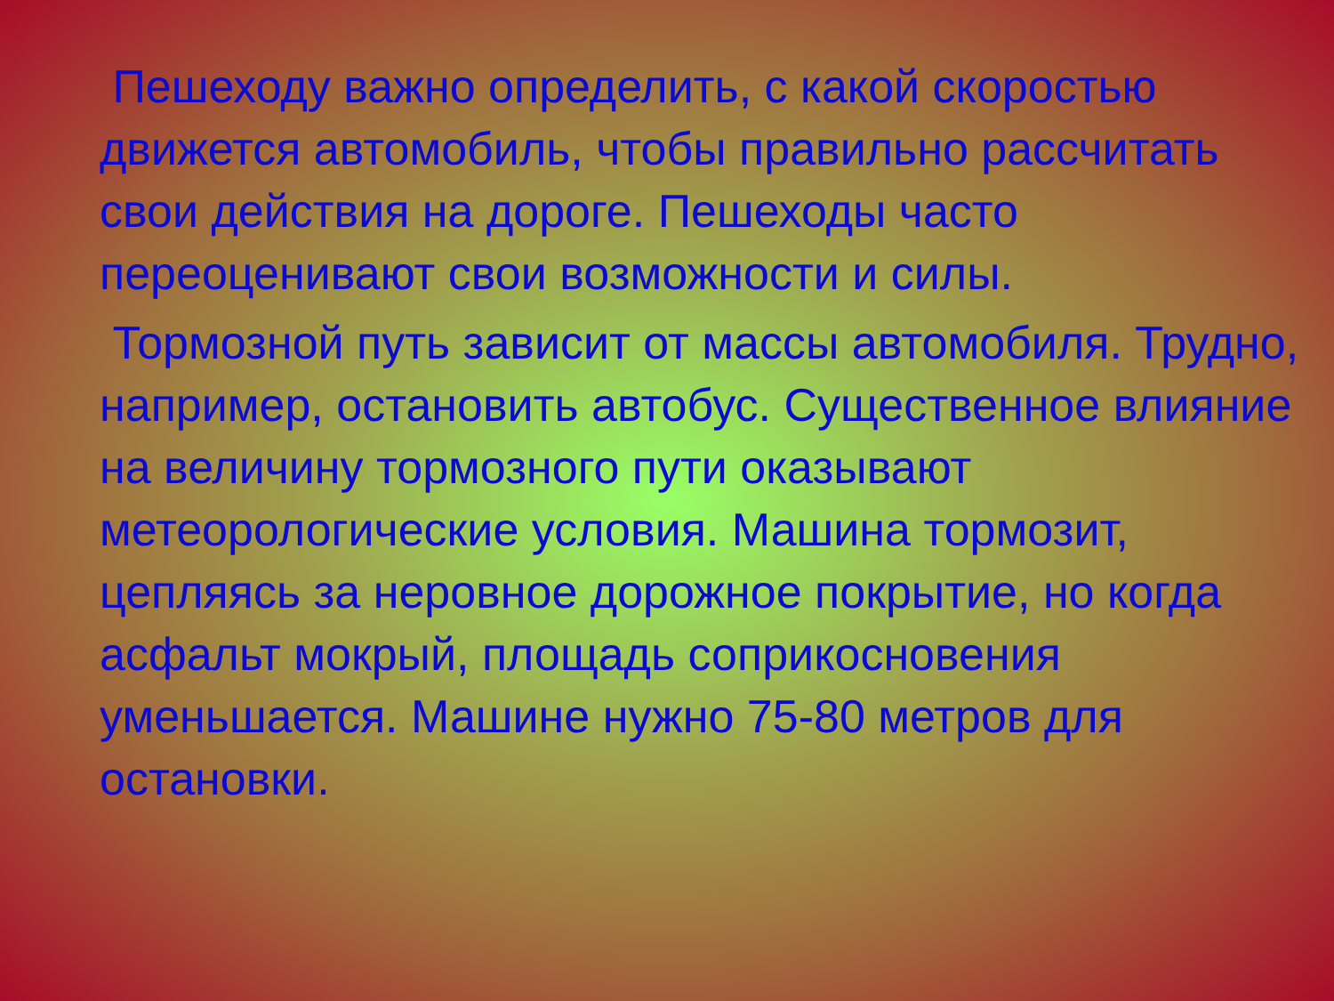Пешеходу важно определить, с какой скоростью движется автомобиль, чтобы правильно рассчитать свои действия на дороге. Пешеходы часто переоценивают свои возможности и силы.
Тормозной путь зависит от массы автомобиля. Трудно, например, остановить автобус. Существенное влияние на величину тормозного пути оказывают метеорологические условия. Машина тормозит, цепляясь за неровное дорожное покрытие, но когда асфальт мокрый, площадь соприкосновения уменьшается. Машине нужно 75-80 метров для остановки.